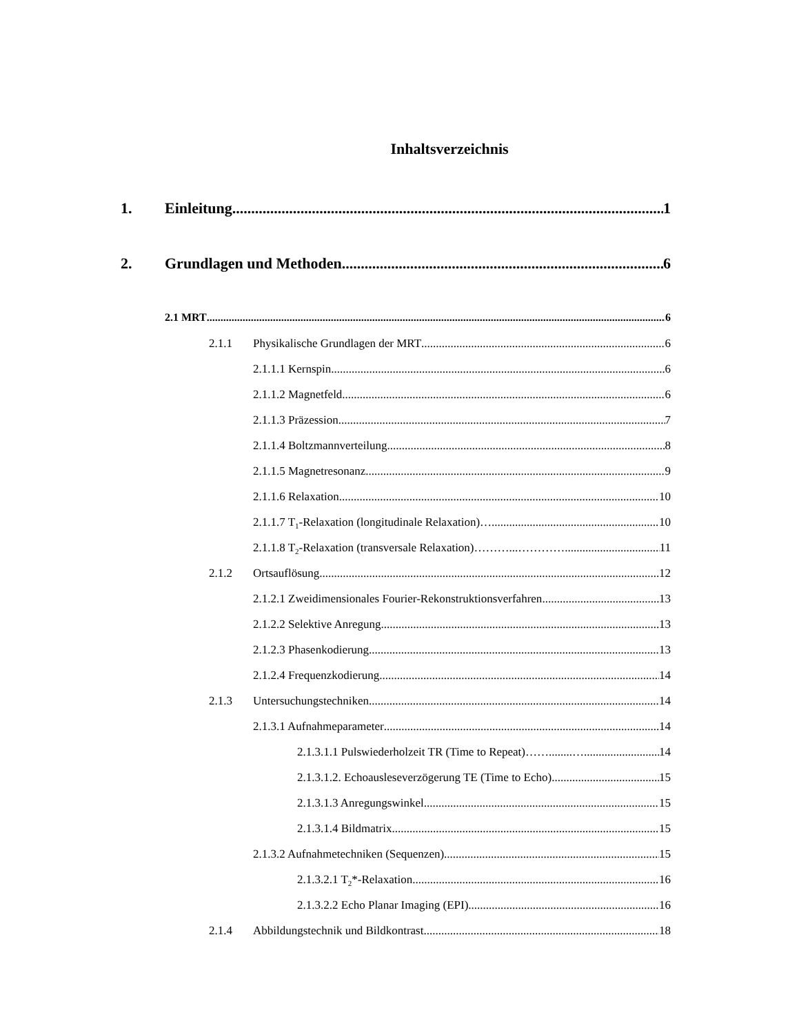Inhaltsverzeichnis
1. Einleitung 1
2. Grundlagen und Methoden 6
2.1 MRT 6
2.1.1 Physikalische Grundlagen der MRT 6
2.1.1.1 Kernspin 6
2.1.1.2 Magnetfeld 6
2.1.1.3 Präzession 7
2.1.1.4 Boltzmannverteilung 8
2.1.1.5 Magnetresonanz 9
2.1.1.6 Relaxation 10
2.1.1.7 T<sub>1</sub>-Relaxation (longitudinale Relaxation)… 10
2.1.1.8 T<sub>2</sub>-Relaxation (transversale Relaxation)………...…………... 11
2.1.2 Ortsauflösung 12
2.1.2.1 Zweidimensionales Fourier-Rekonstruktionsverfahren 13
2.1.2.2 Selektive Anregung 13
2.1.2.3 Phasenkodierung 13
2.1.2.4 Frequenzkodierung 14
2.1.3 Untersuchungstechniken 14
2.1.3.1 Aufnahmeparameter 14
2.1.3.1.1 Pulswiederholzeit TR (Time to Repeat)……........… 14
2.1.3.1.2. Echoausleseverzögerung TE (Time to Echo) 15
2.1.3.1.3 Anregungswinkel 15
2.1.3.1.4 Bildmatrix 15
2.1.3.2 Aufnahmetechniken (Sequenzen) 15
2.1.3.2.1 T<sub>2</sub>*-Relaxation 16
2.1.3.2.2 Echo Planar Imaging (EPI) 16
2.1.4 Abbildungstechnik und Bildkontrast 18